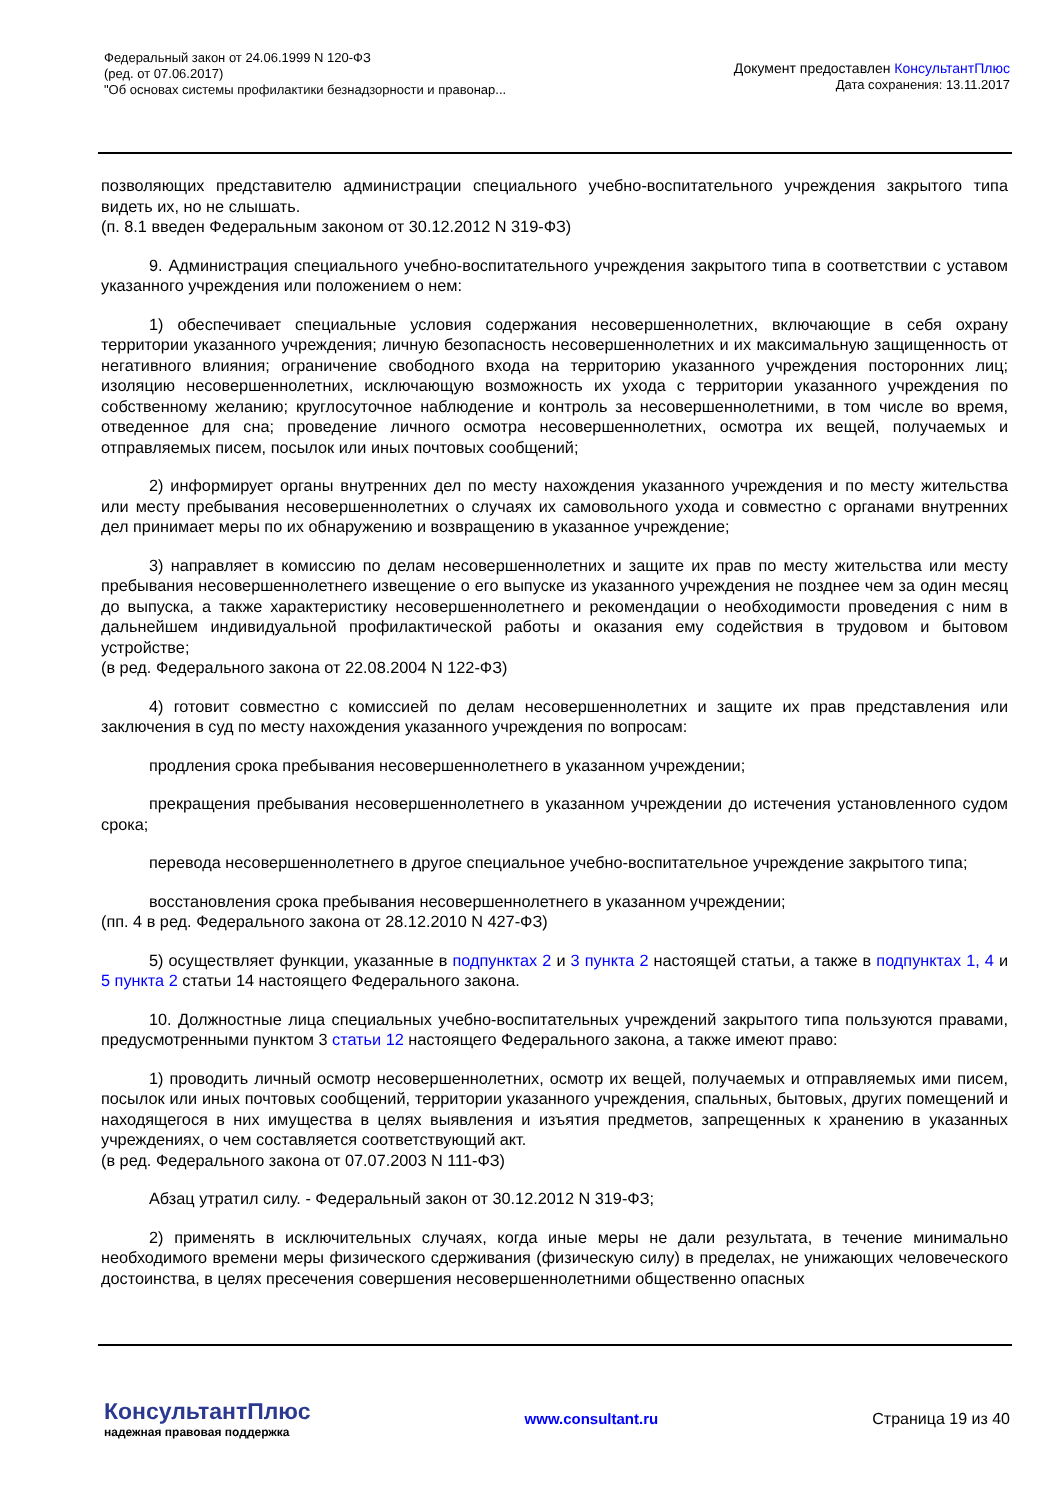Федеральный закон от 24.06.1999 N 120-ФЗ
(ред. от 07.06.2017)
"Об основах системы профилактики безнадзорности и правонар...
Документ предоставлен КонсультантПлюс
Дата сохранения: 13.11.2017
позволяющих представителю администрации специального учебно-воспитательного учреждения закрытого типа видеть их, но не слышать.
(п. 8.1 введен Федеральным законом от 30.12.2012 N 319-ФЗ)
9. Администрация специального учебно-воспитательного учреждения закрытого типа в соответствии с уставом указанного учреждения или положением о нем:
1) обеспечивает специальные условия содержания несовершеннолетних, включающие в себя охрану территории указанного учреждения; личную безопасность несовершеннолетних и их максимальную защищенность от негативного влияния; ограничение свободного входа на территорию указанного учреждения посторонних лиц; изоляцию несовершеннолетних, исключающую возможность их ухода с территории указанного учреждения по собственному желанию; круглосуточное наблюдение и контроль за несовершеннолетними, в том числе во время, отведенное для сна; проведение личного осмотра несовершеннолетних, осмотра их вещей, получаемых и отправляемых писем, посылок или иных почтовых сообщений;
2) информирует органы внутренних дел по месту нахождения указанного учреждения и по месту жительства или месту пребывания несовершеннолетних о случаях их самовольного ухода и совместно с органами внутренних дел принимает меры по их обнаружению и возвращению в указанное учреждение;
3) направляет в комиссию по делам несовершеннолетних и защите их прав по месту жительства или месту пребывания несовершеннолетнего извещение о его выпуске из указанного учреждения не позднее чем за один месяц до выпуска, а также характеристику несовершеннолетнего и рекомендации о необходимости проведения с ним в дальнейшем индивидуальной профилактической работы и оказания ему содействия в трудовом и бытовом устройстве;
(в ред. Федерального закона от 22.08.2004 N 122-ФЗ)
4) готовит совместно с комиссией по делам несовершеннолетних и защите их прав представления или заключения в суд по месту нахождения указанного учреждения по вопросам:
продления срока пребывания несовершеннолетнего в указанном учреждении;
прекращения пребывания несовершеннолетнего в указанном учреждении до истечения установленного судом срока;
перевода несовершеннолетнего в другое специальное учебно-воспитательное учреждение закрытого типа;
восстановления срока пребывания несовершеннолетнего в указанном учреждении;
(пп. 4 в ред. Федерального закона от 28.12.2010 N 427-ФЗ)
5) осуществляет функции, указанные в подпунктах 2 и 3 пункта 2 настоящей статьи, а также в подпунктах 1, 4 и 5 пункта 2 статьи 14 настоящего Федерального закона.
10. Должностные лица специальных учебно-воспитательных учреждений закрытого типа пользуются правами, предусмотренными пунктом 3 статьи 12 настоящего Федерального закона, а также имеют право:
1) проводить личный осмотр несовершеннолетних, осмотр их вещей, получаемых и отправляемых ими писем, посылок или иных почтовых сообщений, территории указанного учреждения, спальных, бытовых, других помещений и находящегося в них имущества в целях выявления и изъятия предметов, запрещенных к хранению в указанных учреждениях, о чем составляется соответствующий акт.
(в ред. Федерального закона от 07.07.2003 N 111-ФЗ)
Абзац утратил силу. - Федеральный закон от 30.12.2012 N 319-ФЗ;
2) применять в исключительных случаях, когда иные меры не дали результата, в течение минимально необходимого времени меры физического сдерживания (физическую силу) в пределах, не унижающих человеческого достоинства, в целях пресечения совершения несовершеннолетними общественно опасных
КонсультантПлюс
надежная правовая поддержка
www.consultant.ru Страница 19 из 40